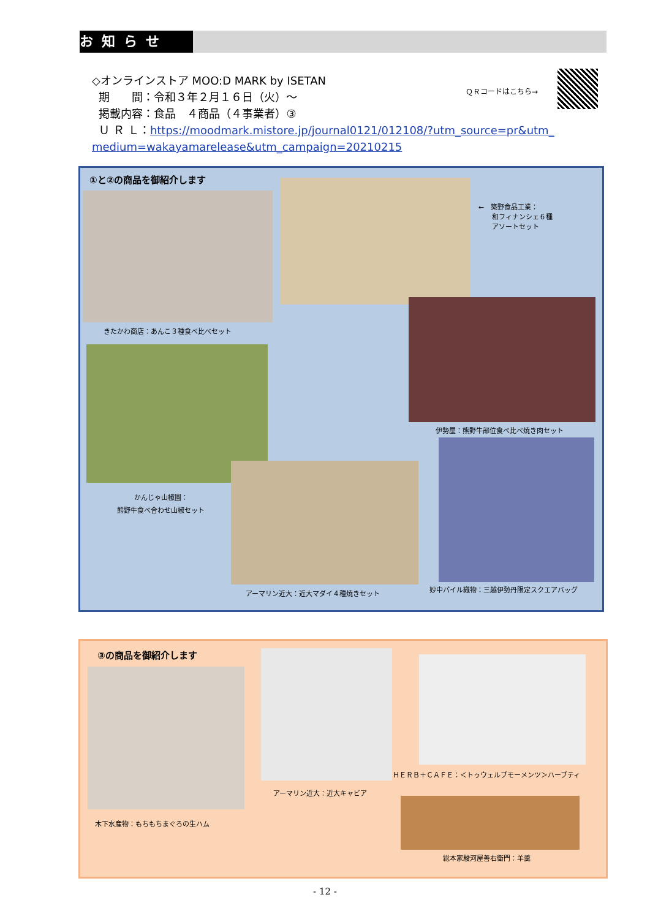お知らせ
◇オンラインストア MOO:D MARK by ISETAN
期　　間：令和３年２月１６日（火）～
掲載内容：食品　４商品（４事業者）③
Ｕ Ｒ Ｌ：https://moodmark.mistore.jp/journal0121/012108/?utm_source=pr&utm_
medium=wakayamarelease&utm_campaign=20210215
ＱＲコードはこちら→
①と②の商品を御紹介します
きたかわ商店：あんこ３種食べ比べセット
←　築野食品工業：
　　和フィナンシェ６種
　　アソートセット
伊勢屋：熊野牛部位食べ比べ焼き肉セット
かんじゃ山椒園：
熊野牛食べ合わせ山椒セット
アーマリン近大：近大マダイ４種焼きセット
妙中パイル織物：三越伊勢丹限定スクエアバッグ
③の商品を御紹介します
木下水産物：もちもちまぐろの生ハム
アーマリン近大：近大キャビア
ＨＥＲＢ＋ＣＡＦＥ：＜トゥウェルブモーメンツ＞ハーブティ
総本家駿河屋善右衛門：羊羹
- 12 -